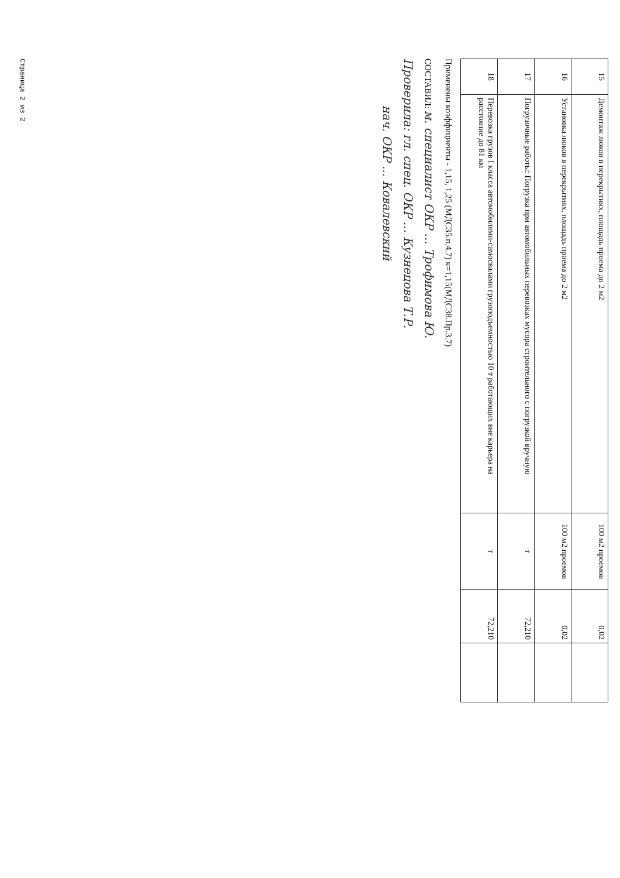| 15 | Демонтаж люков в перекрытиях, площадь проема до 2 м2 | 100 м2 проемов | 0,02 | |
| 16 | Установка люков в перекрытиях, площадь проема до 2 м2 | 100 м2 проемов | 0,02 | |
| 17 | Погрузочные работы: Погрузка при автомобильных перевозках мусора строительного с погрузкой вручную | т | 72,210 | |
| 18 | Перевозка грузов I класса автомобилями-самосвалами грузоподъемностью 10 т работающих вне карьера на расстояние до 81 км | т | 72,210 | |
Применены коэффициенты - 1,15, 1,25 (МДС35.п.4.7) к=1,15(МДС38.Пр.3.7)
СОСТАВИЛ: м. специалист ОКР ... Трофимова Ю.
Проверила: гл. спец. ОКР ... Кузнецова Т.Р.
нач. ОКР ... Ковалевский
Страница 2 из 2